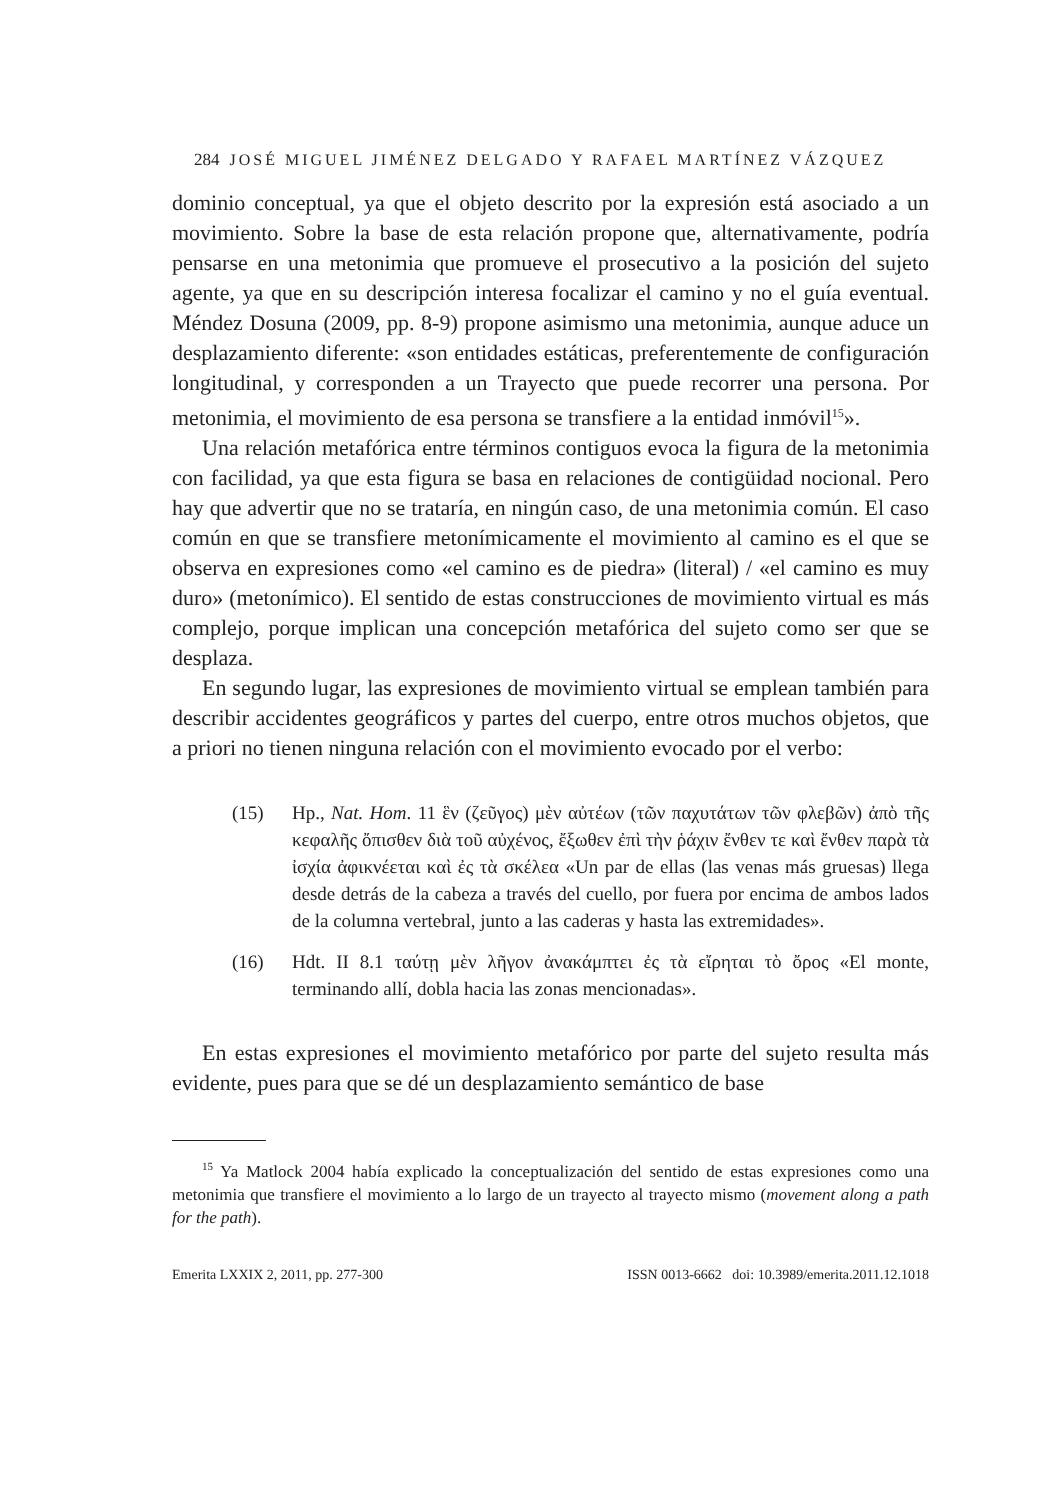284 JOSÉ MIGUEL JIMÉNEZ DELGADO Y RAFAEL MARTÍNEZ VÁZQUEZ
dominio conceptual, ya que el objeto descrito por la expresión está asociado a un movimiento. Sobre la base de esta relación propone que, alternativamente, podría pensarse en una metonimia que promueve el prosecutivo a la posición del sujeto agente, ya que en su descripción interesa focalizar el camino y no el guía eventual. Méndez Dosuna (2009, pp. 8-9) propone asimismo una metonimia, aunque aduce un desplazamiento diferente: «son entidades estáticas, preferentemente de configuración longitudinal, y corresponden a un Trayecto que puede recorrer una persona. Por metonimia, el movimiento de esa persona se transfiere a la entidad inmóvil<sup>15</sup>».
Una relación metafórica entre términos contiguos evoca la figura de la metonimia con facilidad, ya que esta figura se basa en relaciones de contigüidad nocional. Pero hay que advertir que no se trataría, en ningún caso, de una metonimia común. El caso común en que se transfiere metonímicamente el movimiento al camino es el que se observa en expresiones como «el camino es de piedra» (literal) / «el camino es muy duro» (metonímico). El sentido de estas construcciones de movimiento virtual es más complejo, porque implican una concepción metafórica del sujeto como ser que se desplaza.
En segundo lugar, las expresiones de movimiento virtual se emplean también para describir accidentes geográficos y partes del cuerpo, entre otros muchos objetos, que a priori no tienen ninguna relación con el movimiento evocado por el verbo:
(15) Hp., Nat. Hom. 11 ἓν (ζεῦγος) μὲν αὐτέων (τῶν παχυτάτων τῶν φλεβῶν) ἀπὸ τῆς κεφαλῆς ὄπισθεν διὰ τοῦ αὐχένος, ἔξωθεν ἐπὶ τὴν ῥάχιν ἔνθεν τε καὶ ἔνθεν παρὰ τὰ ἰσχία ἀφικνέεται καὶ ἐς τὰ σκέλεα «Un par de ellas (las venas más gruesas) llega desde detrás de la cabeza a través del cuello, por fuera por encima de ambos lados de la columna vertebral, junto a las caderas y hasta las extremidades».
(16) Hdt. II 8.1 ταύτῃ μὲν λῆγον ἀνακάμπτει ἐς τὰ εἴρηται τὸ ὄρος «El monte, terminando allí, dobla hacia las zonas mencionadas».
En estas expresiones el movimiento metafórico por parte del sujeto resulta más evidente, pues para que se dé un desplazamiento semántico de base
<sup>15</sup> Ya Matlock 2004 había explicado la conceptualización del sentido de estas expresiones como una metonimia que transfiere el movimiento a lo largo de un trayecto al trayecto mismo (movement along a path for the path).
Emerita LXXIX 2, 2011, pp. 277-300 ISSN 0013-6662 doi: 10.3989/emerita.2011.12.1018